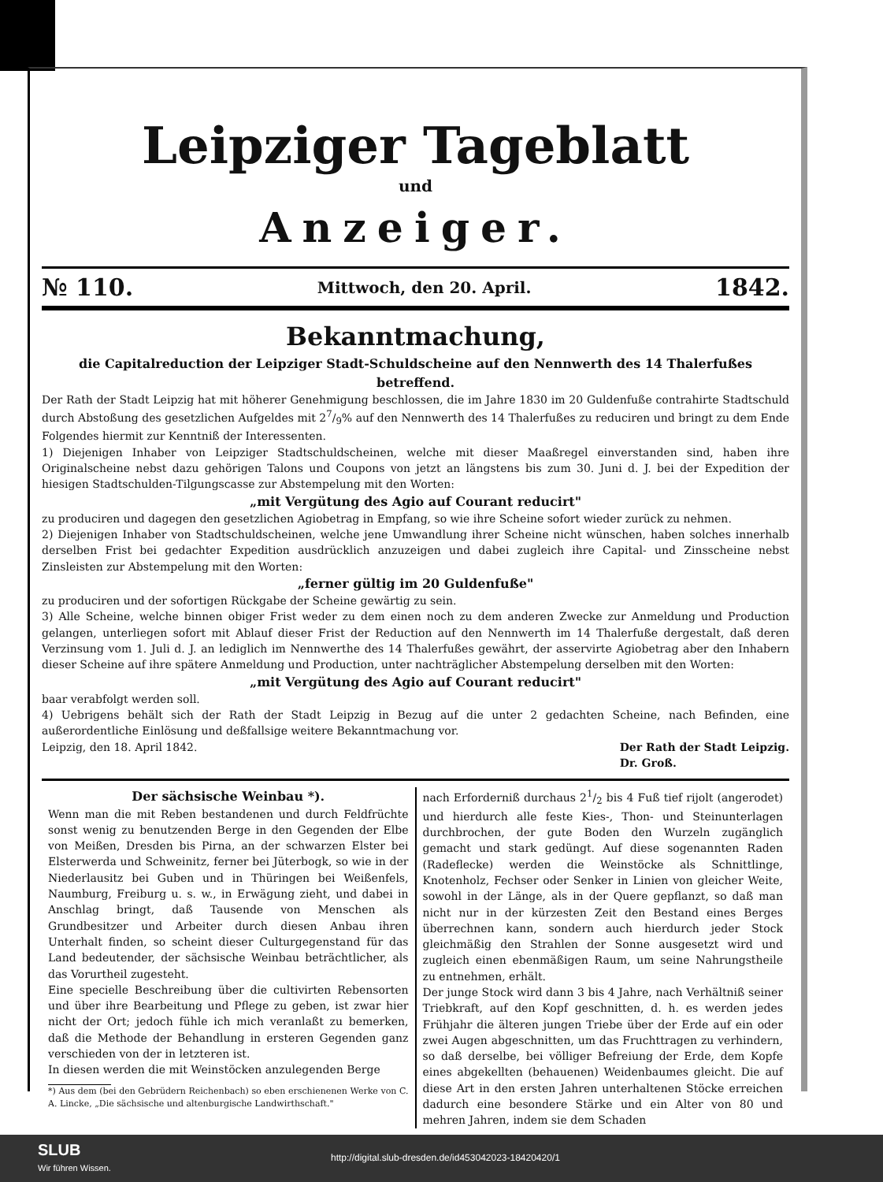Leipziger Tageblatt
und
Anzeiger.
№ 110. Mittwoch, den 20. April. 1842.
Bekanntmachung,
die Capitalreduction der Leipziger Stadt-Schuldscheine auf den Nennwerth des 14 Thalerfußes betreffend.
Der Rath der Stadt Leipzig hat mit höherer Genehmigung beschlossen, die im Jahre 1830 im 20 Guldenfuße contrahirte Stadtschuld durch Abstoßung des gesetzlichen Aufgeldes mit 27/9% auf den Nennwerth des 14 Thalerfußes zu reduciren und bringt zu dem Ende Folgendes hiermit zur Kenntniß der Interessenten.
1) Diejenigen Inhaber von Leipziger Stadtschuldscheinen, welche mit dieser Maaßregel einverstanden sind, haben ihre Originalscheine nebst dazu gehörigen Talons und Coupons von jetzt an längstens bis zum 30. Juni d. J. bei der Expedition der hiesigen Stadtschulden-Tilgungscasse zur Abstempelung mit den Worten:
„mit Vergütung des Agio auf Courant reducirt"
zu produciren und dagegen den gesetzlichen Agiobetrag in Empfang, so wie ihre Scheine sofort wieder zurück zu nehmen.
2) Diejenigen Inhaber von Stadtschuldscheinen, welche jene Umwandlung ihrer Scheine nicht wünschen, haben solches innerhalb derselben Frist bei gedachter Expedition ausdrücklich anzuzeigen und dabei zugleich ihre Capital- und Zinsscheine nebst Zinsleisten zur Abstempelung mit den Worten:
„ferner gültig im 20 Guldenfuße"
zu produciren und der sofortigen Rückgabe der Scheine gewärtig zu sein.
3) Alle Scheine, welche binnen obiger Frist weder zu dem einen noch zu dem anderen Zwecke zur Anmeldung und Production gelangen, unterliegen sofort mit Ablauf dieser Frist der Reduction auf den Nennwerth im 14 Thalerfuße dergestalt, daß deren Verzinsung vom 1. Juli d. J. an lediglich im Nennwerthe des 14 Thalerfußes gewährt, der asservirte Agiobetrag aber den Inhabern dieser Scheine auf ihre spätere Anmeldung und Production, unter nachträglicher Abstempelung derselben mit den Worten:
„mit Vergütung des Agio auf Courant reducirt"
baar verabfolgt werden soll.
4) Uebrigens behält sich der Rath der Stadt Leipzig in Bezug auf die unter 2 gedachten Scheine, nach Befinden, eine außerordentliche Einlösung und deßfallsige weitere Bekanntmachung vor.
Leipzig, den 18. April 1842. Der Rath der Stadt Leipzig.
Dr. Groß.
Der sächsische Weinbau *).
Wenn man die mit Reben bestandenen und durch Feldfrüchte sonst wenig zu benutzenden Berge in den Gegenden der Elbe von Meißen, Dresden bis Pirna, an der schwarzen Elster bei Elsterwerda und Schweinitz, ferner bei Jüterbogk, so wie in der Niederlausitz bei Guben und in Thüringen bei Weißenfels, Naumburg, Freiburg u. s. w., in Erwägung zieht, und dabei in Anschlag bringt, daß Tausende von Menschen als Grundbesitzer und Arbeiter durch diesen Anbau ihren Unterhalt finden, so scheint dieser Culturgegenstand für das Land bedeutender, der sächsische Weinbau beträchtlicher, als das Vorurtheil zugesteht.
Eine specielle Beschreibung über die cultivirten Rebensorten und über ihre Bearbeitung und Pflege zu geben, ist zwar hier nicht der Ort; jedoch fühle ich mich veranlaßt zu bemerken, daß die Methode der Behandlung in ersteren Gegenden ganz verschieden von der in letzteren ist.
In diesen werden die mit Weinstöcken anzulegenden Berge
*) Aus dem (bei den Gebrüdern Reichenbach) so eben erschienenen Werke von C. A. Lincke, „Die sächsische und altenburgische Landwirthschaft."
nach Erforderniß durchaus 21/2 bis 4 Fuß tief rijolt (angerodet) und hierdurch alle feste Kies-, Thon- und Steinunterlagen durchbrochen, der gute Boden den Wurzeln zugänglich gemacht und stark gedüngt. Auf diese sogenannten Raden (Radeflecke) werden die Weinstöcke als Schnittlinge, Knotenholz, Fechser oder Senker in Linien von gleicher Weite, sowohl in der Länge, als in der Quere gepflanzt, so daß man nicht nur in der kürzesten Zeit den Bestand eines Berges überrechnen kann, sondern auch hierdurch jeder Stock gleichmäßig den Strahlen der Sonne ausgesetzt wird und zugleich einen ebenmäßigen Raum, um seine Nahrungstheile zu entnehmen, erhält.
Der junge Stock wird dann 3 bis 4 Jahre, nach Verhältniß seiner Triebkraft, auf den Kopf geschnitten, d. h. es werden jedes Frühjahr die älteren jungen Triebe über der Erde auf ein oder zwei Augen abgeschnitten, um das Fruchttragen zu verhindern, so daß derselbe, bei völliger Befreiung der Erde, dem Kopfe eines abgekellten (behauenen) Weidenbaumes gleicht. Die auf diese Art in den ersten Jahren unterhaltenen Stöcke erreichen dadurch eine besondere Stärke und ein Alter von 80 und mehren Jahren, indem sie dem Schaden
SLUB
Wir führen Wissen.
http://digital.slub-dresden.de/id453042023-18420420/1